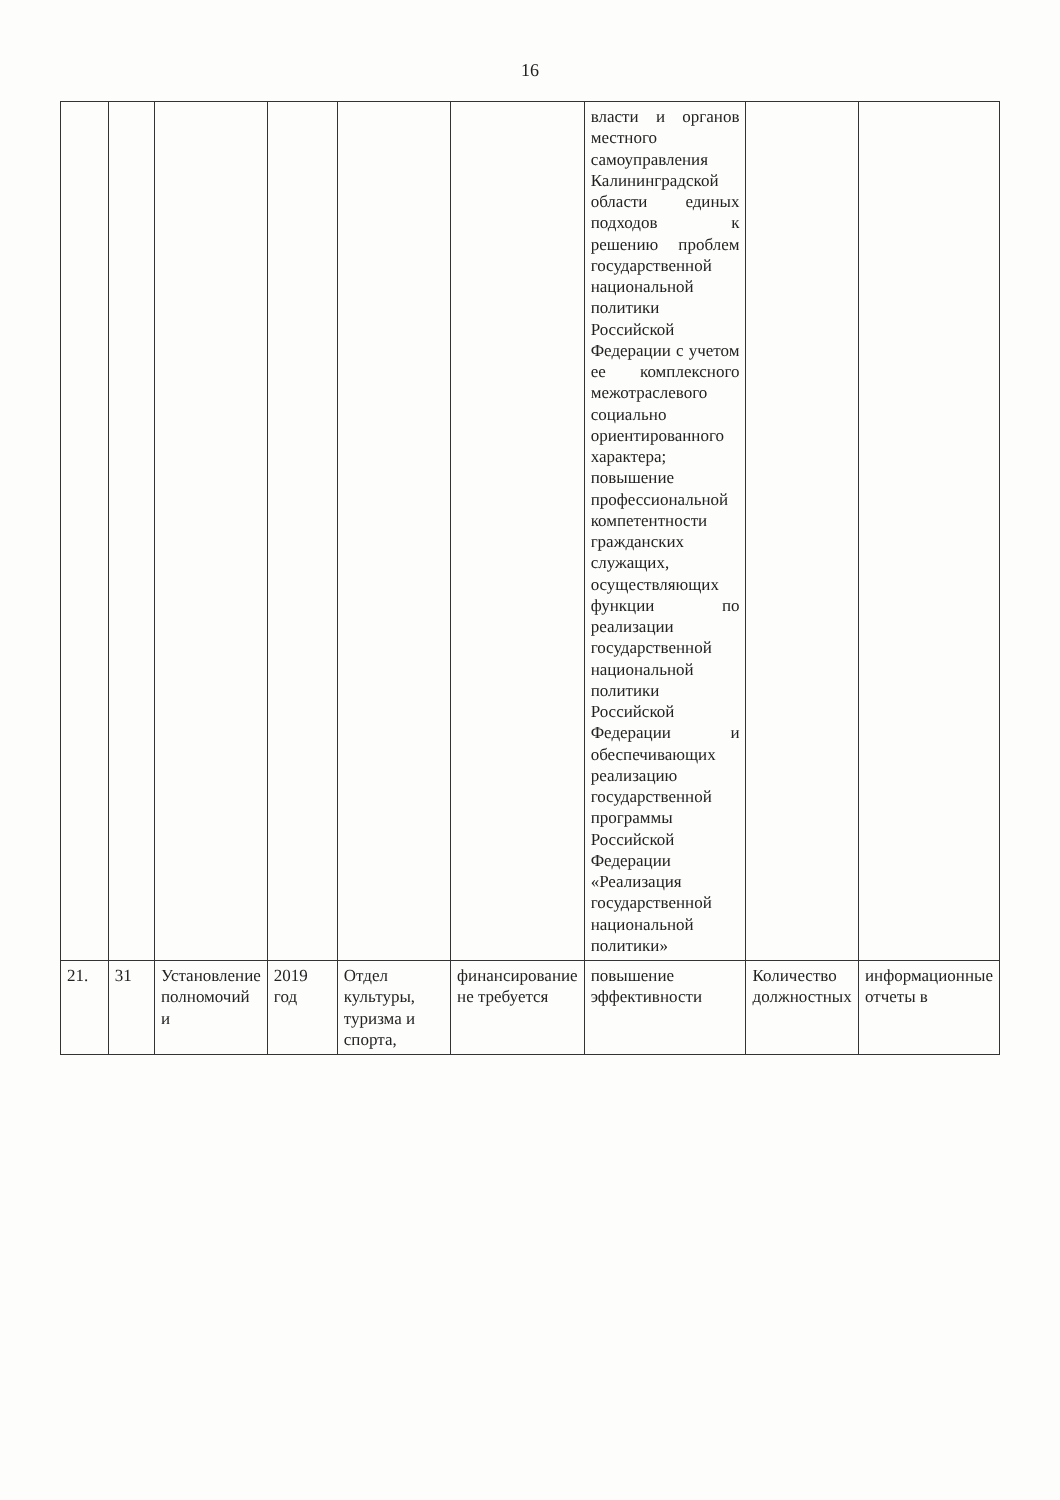16
| | | | | | | власти и органов местного самоуправления Калининградской области единых подходов к решению проблем государственной национальной политики Российской Федерации с учетом ее комплексного межотраслевого социально ориентированного характера; повышение профессиональной компетентности гражданских служащих, осуществляющих функции по реализации государственной национальной политики Российской Федерации и обеспечивающих реализацию государственной программы Российской Федерации «Реализация государственной национальной политики» | | |
| 21. | 31 | Установление полномочий и | 2019 год | Отдел культуры, туризма и спорта, | финансирование не требуется | повышение эффективности | Количество должностных | информационные отчеты в |